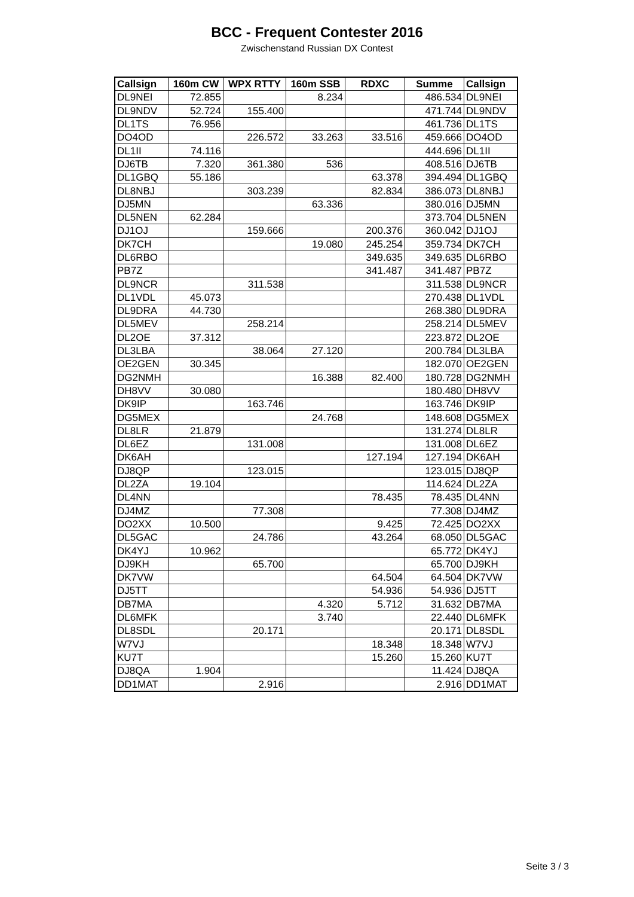BCC - Frequent Contester 2016
Zwischenstand Russian DX Contest
| Callsign | 160m CW | WPX RTTY | 160m SSB | RDXC | Summe | Callsign |
| --- | --- | --- | --- | --- | --- | --- |
| DL9NEI | 72.855 | | 8.234 | | 486.534 | DL9NEI |
| DL9NDV | 52.724 | 155.400 | | | 471.744 | DL9NDV |
| DL1TS | 76.956 | | | | 461.736 | DL1TS |
| DO4OD | | 226.572 | 33.263 | 33.516 | 459.666 | DO4OD |
| DL1II | 74.116 | | | | 444.696 | DL1II |
| DJ6TB | 7.320 | 361.380 | 536 | | 408.516 | DJ6TB |
| DL1GBQ | 55.186 | | | 63.378 | 394.494 | DL1GBQ |
| DL8NBJ | | 303.239 | | 82.834 | 386.073 | DL8NBJ |
| DJ5MN | | | 63.336 | | 380.016 | DJ5MN |
| DL5NEN | 62.284 | | | | 373.704 | DL5NEN |
| DJ1OJ | | 159.666 | | 200.376 | 360.042 | DJ1OJ |
| DK7CH | | | 19.080 | 245.254 | 359.734 | DK7CH |
| DL6RBO | | | | 349.635 | 349.635 | DL6RBO |
| PB7Z | | | | 341.487 | 341.487 | PB7Z |
| DL9NCR | | 311.538 | | | 311.538 | DL9NCR |
| DL1VDL | 45.073 | | | | 270.438 | DL1VDL |
| DL9DRA | 44.730 | | | | 268.380 | DL9DRA |
| DL5MEV | | 258.214 | | | 258.214 | DL5MEV |
| DL2OE | 37.312 | | | | 223.872 | DL2OE |
| DL3LBA | | 38.064 | 27.120 | | 200.784 | DL3LBA |
| OE2GEN | 30.345 | | | | 182.070 | OE2GEN |
| DG2NMH | | | 16.388 | 82.400 | 180.728 | DG2NMH |
| DH8VV | 30.080 | | | | 180.480 | DH8VV |
| DK9IP | | 163.746 | | | 163.746 | DK9IP |
| DG5MEX | | | 24.768 | | 148.608 | DG5MEX |
| DL8LR | 21.879 | | | | 131.274 | DL8LR |
| DL6EZ | | 131.008 | | | 131.008 | DL6EZ |
| DK6AH | | | | 127.194 | 127.194 | DK6AH |
| DJ8QP | | 123.015 | | | 123.015 | DJ8QP |
| DL2ZA | 19.104 | | | | 114.624 | DL2ZA |
| DL4NN | | | | 78.435 | 78.435 | DL4NN |
| DJ4MZ | | 77.308 | | | 77.308 | DJ4MZ |
| DO2XX | 10.500 | | | 9.425 | 72.425 | DO2XX |
| DL5GAC | | 24.786 | | 43.264 | 68.050 | DL5GAC |
| DK4YJ | 10.962 | | | | 65.772 | DK4YJ |
| DJ9KH | | 65.700 | | | 65.700 | DJ9KH |
| DK7VW | | | | 64.504 | 64.504 | DK7VW |
| DJ5TT | | | | 54.936 | 54.936 | DJ5TT |
| DB7MA | | | 4.320 | 5.712 | 31.632 | DB7MA |
| DL6MFK | | | 3.740 | | 22.440 | DL6MFK |
| DL8SDL | | 20.171 | | | 20.171 | DL8SDL |
| W7VJ | | | | 18.348 | 18.348 | W7VJ |
| KU7T | | | | 15.260 | 15.260 | KU7T |
| DJ8QA | 1.904 | | | | 11.424 | DJ8QA |
| DD1MAT | | 2.916 | | | 2.916 | DD1MAT |
Seite 3 / 3